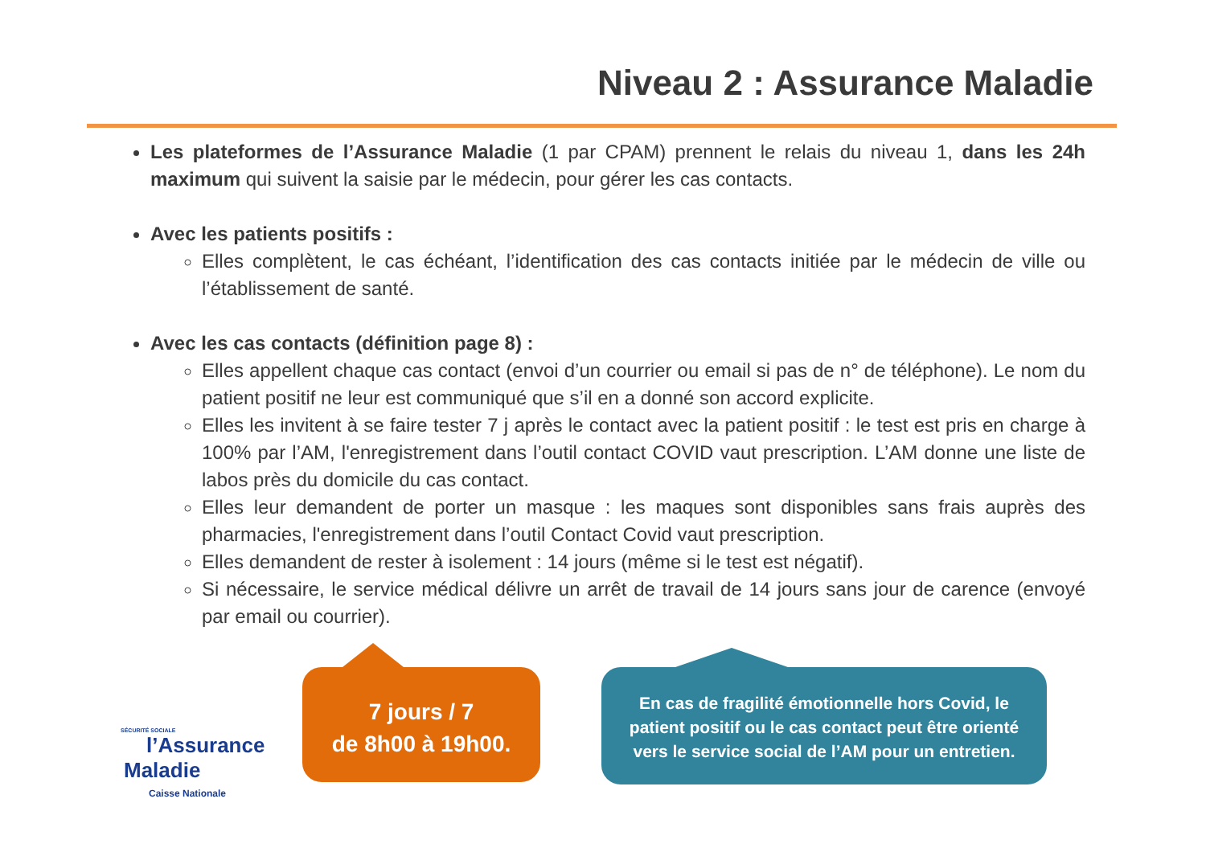Niveau 2 : Assurance Maladie
Les plateformes de l’Assurance Maladie (1 par CPAM) prennent le relais du niveau 1, dans les 24h maximum qui suivent la saisie par le médecin, pour gérer les cas contacts.
Avec les patients positifs :
Elles complètent, le cas échéant, l’identification des cas contacts initiée par le médecin de ville ou l’établissement de santé.
Avec les cas contacts (définition page 8) :
Elles appellent chaque cas contact (envoi d’un courrier ou email si pas de n° de téléphone). Le nom du patient positif ne leur est communiqué que s’il en a donné son accord explicite.
Elles les invitent à se faire tester 7 j après le contact avec la patient positif : le test est pris en charge à 100% par l’AM, l'enregistrement dans l’outil contact COVID vaut prescription. L’AM donne une liste de labos près du domicile du cas contact.
Elles leur demandent de porter un masque : les maques sont disponibles sans frais auprès des pharmacies, l'enregistrement dans l’outil Contact Covid vaut prescription.
Elles demandent de rester à isolement : 14 jours (même si le test est négatif).
Si nécessaire, le service médical délivre un arrêt de travail de 14 jours sans jour de carence (envoyé par email ou courrier).
SÉCURITÉ SOCIALE
l’Assurance
Maladie
Caisse Nationale
7 jours / 7
de 8h00 à 19h00.
En cas de fragilité émotionnelle hors Covid, le
patient positif ou le cas contact peut être orienté
vers le service social de l’AM pour un entretien.